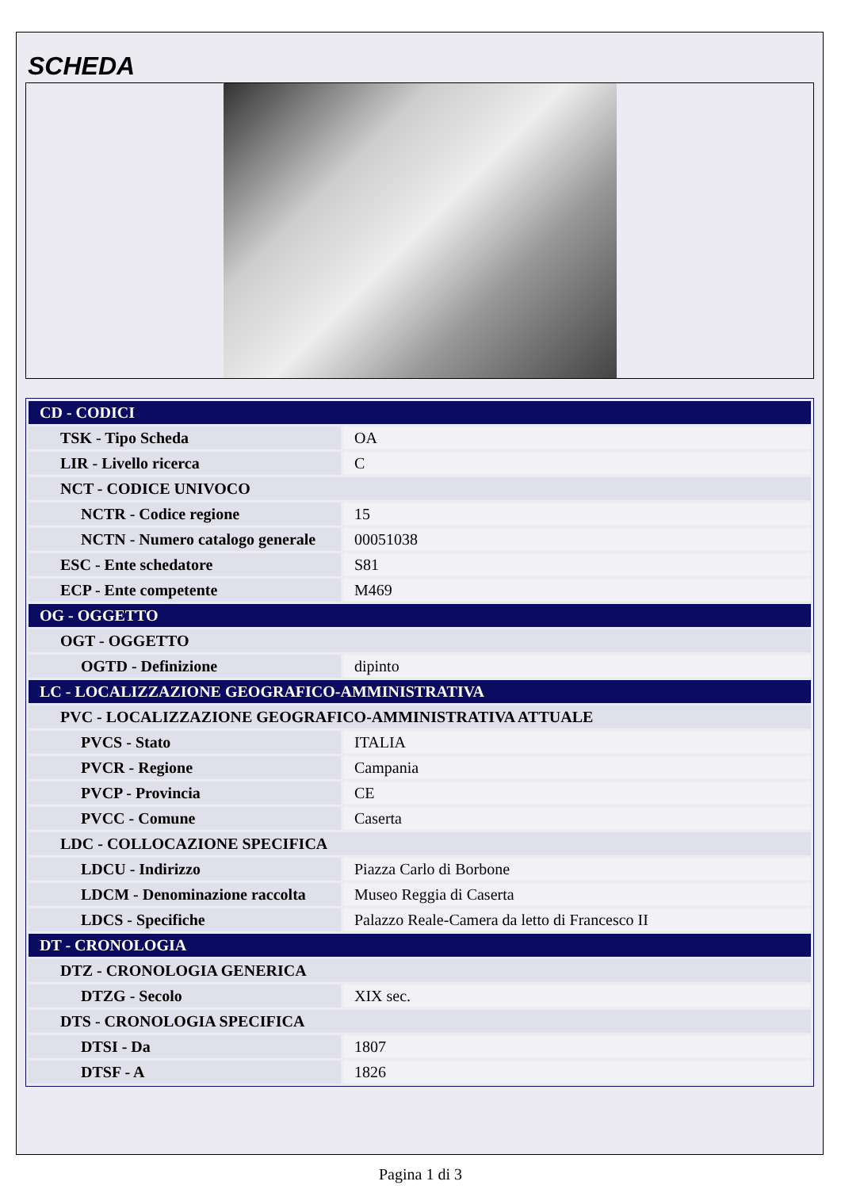SCHEDA
| CD - CODICI | |
| TSK - Tipo Scheda | OA |
| LIR - Livello ricerca | C |
| NCT - CODICE UNIVOCO | |
| NCTR - Codice regione | 15 |
| NCTN - Numero catalogo generale | 00051038 |
| ESC - Ente schedatore | S81 |
| ECP - Ente competente | M469 |
| OG - OGGETTO | |
| OGT - OGGETTO | |
| OGTD - Definizione | dipinto |
| LC - LOCALIZZAZIONE GEOGRAFICO-AMMINISTRATIVA | |
| PVC - LOCALIZZAZIONE GEOGRAFICO-AMMINISTRATIVA ATTUALE | |
| PVCS - Stato | ITALIA |
| PVCR - Regione | Campania |
| PVCP - Provincia | CE |
| PVCC - Comune | Caserta |
| LDC - COLLOCAZIONE SPECIFICA | |
| LDCU - Indirizzo | Piazza Carlo di Borbone |
| LDCM - Denominazione raccolta | Museo Reggia di Caserta |
| LDCS - Specifiche | Palazzo Reale-Camera da letto di Francesco II |
| DT - CRONOLOGIA | |
| DTZ - CRONOLOGIA GENERICA | |
| DTZG - Secolo | XIX sec. |
| DTS - CRONOLOGIA SPECIFICA | |
| DTSI - Da | 1807 |
| DTSF - A | 1826 |
Pagina 1 di 3